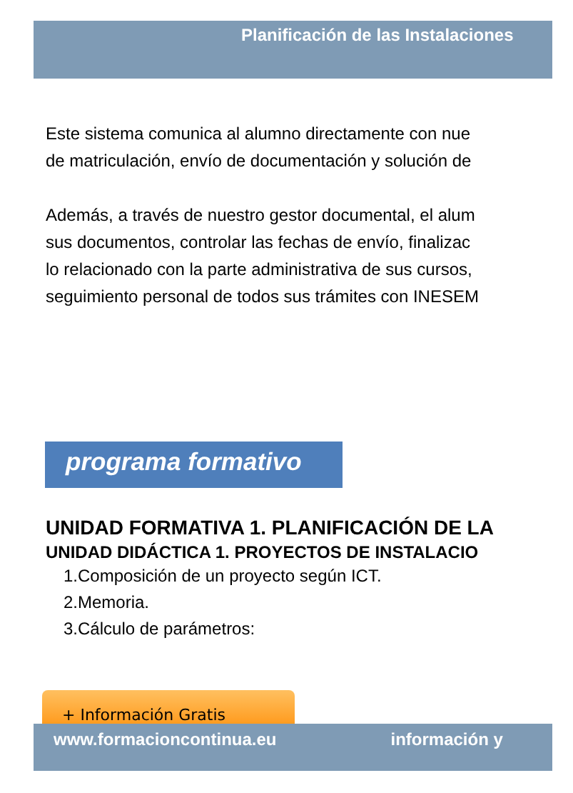Planificación de las Instalaciones
Este sistema comunica al alumno directamente con nue
de matriculación, envío de documentación y solución de
Además, a través de nuestro gestor documental, el alum
sus documentos, controlar las fechas de envío, finalizac
lo relacionado con la parte administrativa de sus cursos,
seguimiento personal de todos sus trámites con INESEM
programa formativo
UNIDAD FORMATIVA 1. PLANIFICACIÓN DE LA
UNIDAD DIDÁCTICA 1. PROYECTOS DE INSTALACIO
1.Composición de un proyecto según ICT.
2.Memoria.
3.Cálculo de parámetros:
+ Información Gratis
www.formacioncontinua.eu información y